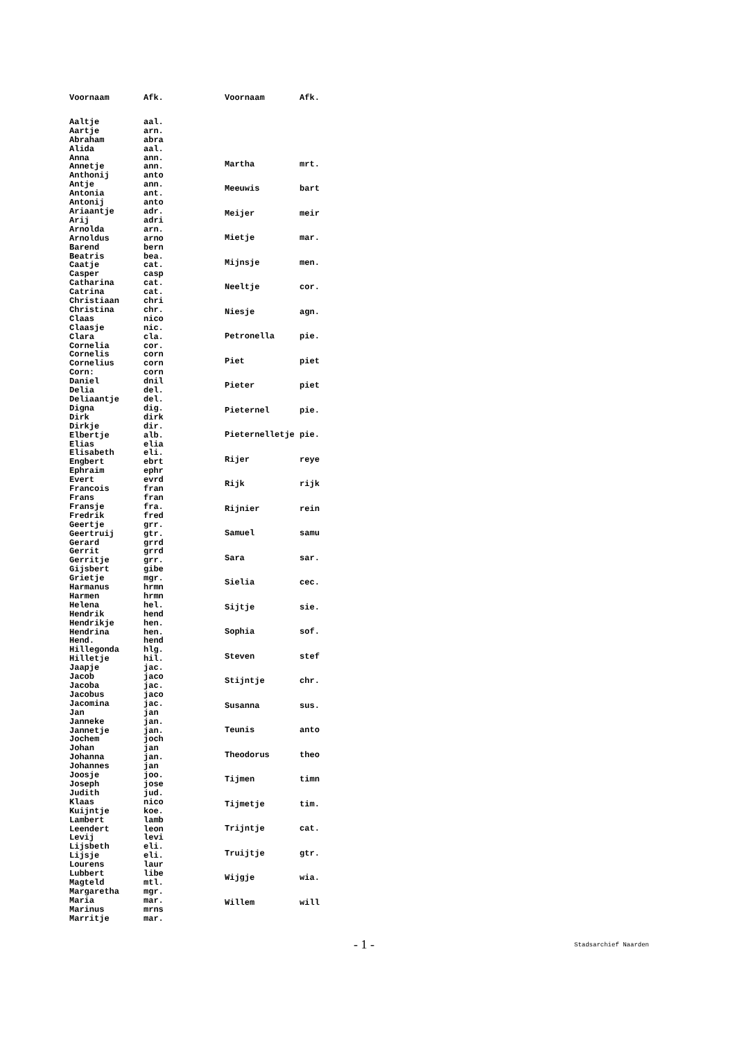| Voornaam | Afk. |
| --- | --- |
| Aaltje | aal. |
| Aartje | arn. |
| Abraham | abra |
| Alida | aal. |
| Anna | ann. |
| Annetje | ann. |
| Anthonij | anto |
| Antje | ann. |
| Antonia | ant. |
| Antonij | anto |
| Ariaantje | adr. |
| Arij | adri |
| Arnolda | arn. |
| Arnoldus | arno |
| Barend | bern |
| Beatris | bea. |
| Caatje | cat. |
| Casper | casp |
| Catharina | cat. |
| Catrina | cat. |
| Christiaan | chri |
| Christina | chr. |
| Claas | nico |
| Claasje | nic. |
| Clara | cla. |
| Cornelia | cor. |
| Cornelis | corn |
| Cornelius | corn |
| Corn: | corn |
| Daniel | dnil |
| Delia | del. |
| Deliaantje | del. |
| Digna | dig. |
| Dirk | dirk |
| Dirkje | dir. |
| Elbertje | alb. |
| Elias | elia |
| Elisabeth | eli. |
| Engbert | ebrt |
| Ephraim | ephr |
| Evert | evrd |
| Francois | fran |
| Frans | fran |
| Fransje | fra. |
| Fredrik | fred |
| Geertje | grr. |
| Geertruij | gtr. |
| Gerard | grrd |
| Gerrit | grrd |
| Gerritje | grr. |
| Gijsbert | gibe |
| Grietje | mgr. |
| Harmanus | hrmn |
| Harmen | hrmn |
| Helena | hel. |
| Hendrik | hend |
| Hendrikje | hen. |
| Hendrina | hen. |
| Hend. | hend |
| Hillegonda | hlg. |
| Hilletje | hil. |
| Jaapje | jac. |
| Jacob | jaco |
| Jacoba | jac. |
| Jacobus | jaco |
| Jacomina | jac. |
| Jan | jan |
| Janneke | jan. |
| Jannetje | jan. |
| Jochem | joch |
| Johan | jan |
| Johanna | jan. |
| Johannes | jan |
| Joosje | joo. |
| Joseph | jose |
| Judith | jud. |
| Klaas | nico |
| Kuijntje | koe. |
| Lambert | lamb |
| Leendert | leon |
| Levij | levi |
| Lijsbeth | eli. |
| Lijsje | eli. |
| Lourens | laur |
| Lubbert | libe |
| Magteld | mtl. |
| Margaretha | mgr. |
| Maria | mar. |
| Marinus | mrns |
| Marritje | mar. |
| Voornaam | Afk. |
| --- | --- |
| Martha | mrt. |
| Meeuwis | bart |
| Meijer | meir |
| Mietje | mar. |
| Mijnsje | men. |
| Neeltje | cor. |
| Niesje | agn. |
| Petronella | pie. |
| Piet | piet |
| Pieter | piet |
| Pieternel | pie. |
| Pieternelletje | pie. |
| Rijer | reye |
| Rijk | rijk |
| Rijnier | rein |
| Samuel | samu |
| Sara | sar. |
| Sielia | cec. |
| Sijtje | sie. |
| Sophia | sof. |
| Steven | stef |
| Stijntje | chr. |
| Susanna | sus. |
| Teunis | anto |
| Theodorus | theo |
| Tijmen | timn |
| Tijmetje | tim. |
| Trijntje | cat. |
| Truijtje | gtr. |
| Wijgje | wia. |
| Willem | will |
- 1 - Stadsarchief Naarden